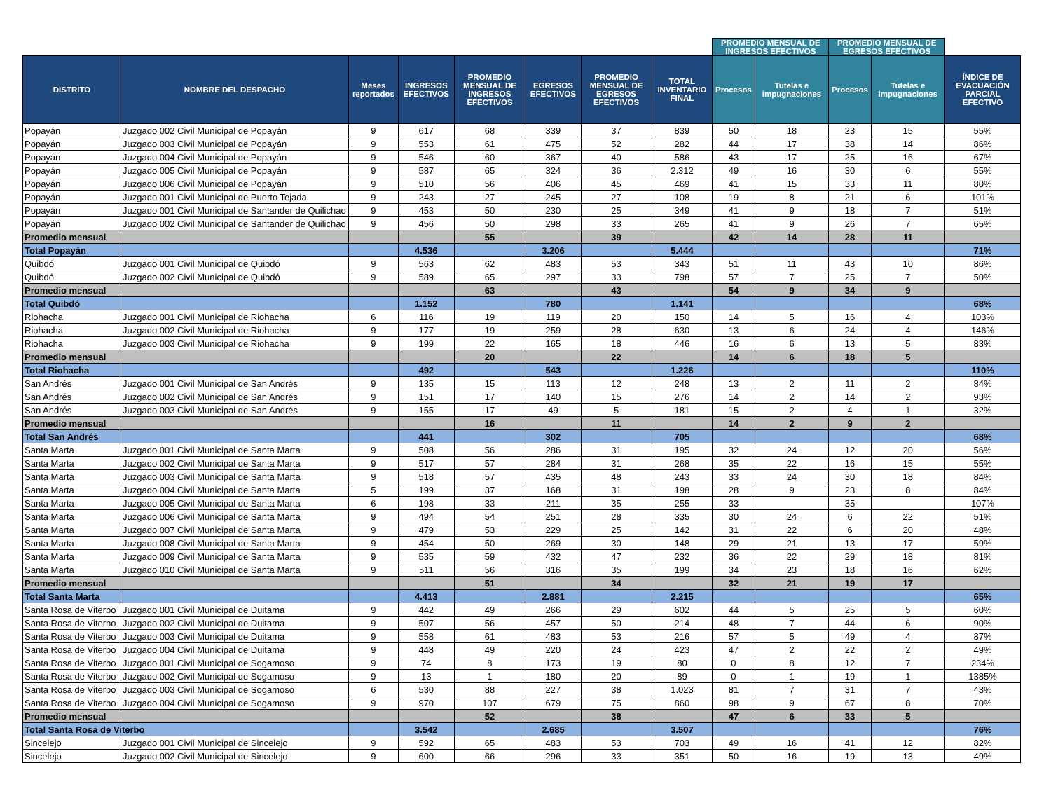| | | | | | | | | PROMEDIO MENSUAL DE INGRESOS EFECTIVOS | | PROMEDIO MENSUAL DE EGRESOS EFECTIVOS | | |
| --- | --- | --- | --- | --- | --- | --- | --- | --- | --- | --- | --- | --- |
| DISTRITO | NOMBRE DEL DESPACHO | Meses reportados | INGRESOS EFECTIVOS | PROMEDIO MENSUAL DE INGRESOS EFECTIVOS | EGRESOS EFECTIVOS | PROMEDIO MENSUAL DE EGRESOS EFECTIVOS | TOTAL INVENTARIO FINAL | Procesos | Tutelas e impugnaciones | Procesos | Tutelas e impugnaciones | ÍNDICE DE EVACUACIÓN PARCIAL EFECTIVO |
| Popayán | Juzgado 002 Civil Municipal de Popayán | 9 | 617 | 68 | 339 | 37 | 839 | 50 | 18 | 23 | 15 | 55% |
| Popayán | Juzgado 003 Civil Municipal de Popayán | 9 | 553 | 61 | 475 | 52 | 282 | 44 | 17 | 38 | 14 | 86% |
| Popayán | Juzgado 004 Civil Municipal de Popayán | 9 | 546 | 60 | 367 | 40 | 586 | 43 | 17 | 25 | 16 | 67% |
| Popayán | Juzgado 005 Civil Municipal de Popayán | 9 | 587 | 65 | 324 | 36 | 2.312 | 49 | 16 | 30 | 6 | 55% |
| Popayán | Juzgado 006 Civil Municipal de Popayán | 9 | 510 | 56 | 406 | 45 | 469 | 41 | 15 | 33 | 11 | 80% |
| Popayán | Juzgado 001 Civil Municipal de Puerto Tejada | 9 | 243 | 27 | 245 | 27 | 108 | 19 | 8 | 21 | 6 | 101% |
| Popayán | Juzgado 001 Civil Municipal de Santander de Quilichao | 9 | 453 | 50 | 230 | 25 | 349 | 41 | 9 | 18 | 7 | 51% |
| Popayán | Juzgado 002 Civil Municipal de Santander de Quilichao | 9 | 456 | 50 | 298 | 33 | 265 | 41 | 9 | 26 | 7 | 65% |
| Promedio mensual | | | | 55 | | 39 | | 42 | 14 | 28 | 11 | |
| Total Popayán | | | 4.536 | | 3.206 | | 5.444 | | | | | 71% |
| Quibdó | Juzgado 001 Civil Municipal de Quibdó | 9 | 563 | 62 | 483 | 53 | 343 | 51 | 11 | 43 | 10 | 86% |
| Quibdó | Juzgado 002 Civil Municipal de Quibdó | 9 | 589 | 65 | 297 | 33 | 798 | 57 | 7 | 25 | 7 | 50% |
| Promedio mensual | | | | 63 | | 43 | | 54 | 9 | 34 | 9 | |
| Total Quibdó | | | 1.152 | | 780 | | 1.141 | | | | | 68% |
| Riohacha | Juzgado 001 Civil Municipal de Riohacha | 6 | 116 | 19 | 119 | 20 | 150 | 14 | 5 | 16 | 4 | 103% |
| Riohacha | Juzgado 002 Civil Municipal de Riohacha | 9 | 177 | 19 | 259 | 28 | 630 | 13 | 6 | 24 | 4 | 146% |
| Riohacha | Juzgado 003 Civil Municipal de Riohacha | 9 | 199 | 22 | 165 | 18 | 446 | 16 | 6 | 13 | 5 | 83% |
| Promedio mensual | | | | 20 | | 22 | | 14 | 6 | 18 | 5 | |
| Total Riohacha | | | 492 | | 543 | | 1.226 | | | | | 110% |
| San Andrés | Juzgado 001 Civil Municipal de San Andrés | 9 | 135 | 15 | 113 | 12 | 248 | 13 | 2 | 11 | 2 | 84% |
| San Andrés | Juzgado 002 Civil Municipal de San Andrés | 9 | 151 | 17 | 140 | 15 | 276 | 14 | 2 | 14 | 2 | 93% |
| San Andrés | Juzgado 003 Civil Municipal de San Andrés | 9 | 155 | 17 | 49 | 5 | 181 | 15 | 2 | 4 | 1 | 32% |
| Promedio mensual | | | | 16 | | 11 | | 14 | 2 | 9 | 2 | |
| Total San Andrés | | | 441 | | 302 | | 705 | | | | | 68% |
| Santa Marta | Juzgado 001 Civil Municipal de Santa Marta | 9 | 508 | 56 | 286 | 31 | 195 | 32 | 24 | 12 | 20 | 56% |
| Santa Marta | Juzgado 002 Civil Municipal de Santa Marta | 9 | 517 | 57 | 284 | 31 | 268 | 35 | 22 | 16 | 15 | 55% |
| Santa Marta | Juzgado 003 Civil Municipal de Santa Marta | 9 | 518 | 57 | 435 | 48 | 243 | 33 | 24 | 30 | 18 | 84% |
| Santa Marta | Juzgado 004 Civil Municipal de Santa Marta | 5 | 199 | 37 | 168 | 31 | 198 | 28 | 9 | 23 | 8 | 84% |
| Santa Marta | Juzgado 005 Civil Municipal de Santa Marta | 6 | 198 | 33 | 211 | 35 | 255 | 33 | | 35 | | 107% |
| Santa Marta | Juzgado 006 Civil Municipal de Santa Marta | 9 | 494 | 54 | 251 | 28 | 335 | 30 | 24 | 6 | 22 | 51% |
| Santa Marta | Juzgado 007 Civil Municipal de Santa Marta | 9 | 479 | 53 | 229 | 25 | 142 | 31 | 22 | 6 | 20 | 48% |
| Santa Marta | Juzgado 008 Civil Municipal de Santa Marta | 9 | 454 | 50 | 269 | 30 | 148 | 29 | 21 | 13 | 17 | 59% |
| Santa Marta | Juzgado 009 Civil Municipal de Santa Marta | 9 | 535 | 59 | 432 | 47 | 232 | 36 | 22 | 29 | 18 | 81% |
| Santa Marta | Juzgado 010 Civil Municipal de Santa Marta | 9 | 511 | 56 | 316 | 35 | 199 | 34 | 23 | 18 | 16 | 62% |
| Promedio mensual | | | | 51 | | 34 | | 32 | 21 | 19 | 17 | |
| Total Santa Marta | | | 4.413 | | 2.881 | | 2.215 | | | | | 65% |
| Santa Rosa de Viterbo | Juzgado 001 Civil Municipal de Duitama | 9 | 442 | 49 | 266 | 29 | 602 | 44 | 5 | 25 | 5 | 60% |
| Santa Rosa de Viterbo | Juzgado 002 Civil Municipal de Duitama | 9 | 507 | 56 | 457 | 50 | 214 | 48 | 7 | 44 | 6 | 90% |
| Santa Rosa de Viterbo | Juzgado 003 Civil Municipal de Duitama | 9 | 558 | 61 | 483 | 53 | 216 | 57 | 5 | 49 | 4 | 87% |
| Santa Rosa de Viterbo | Juzgado 004 Civil Municipal de Duitama | 9 | 448 | 49 | 220 | 24 | 423 | 47 | 2 | 22 | 2 | 49% |
| Santa Rosa de Viterbo | Juzgado 001 Civil Municipal de Sogamoso | 9 | 74 | 8 | 173 | 19 | 80 | 0 | 8 | 12 | 7 | 234% |
| Santa Rosa de Viterbo | Juzgado 002 Civil Municipal de Sogamoso | 9 | 13 | 1 | 180 | 20 | 89 | 0 | 1 | 19 | 1 | 1385% |
| Santa Rosa de Viterbo | Juzgado 003 Civil Municipal de Sogamoso | 6 | 530 | 88 | 227 | 38 | 1.023 | 81 | 7 | 31 | 7 | 43% |
| Santa Rosa de Viterbo | Juzgado 004 Civil Municipal de Sogamoso | 9 | 970 | 107 | 679 | 75 | 860 | 98 | 9 | 67 | 8 | 70% |
| Promedio mensual | | | | 52 | | 38 | | 47 | 6 | 33 | 5 | |
| Total Santa Rosa de Viterbo | | | 3.542 | | 2.685 | | 3.507 | | | | | 76% |
| Sincelejo | Juzgado 001 Civil Municipal de Sincelejo | 9 | 592 | 65 | 483 | 53 | 703 | 49 | 16 | 41 | 12 | 82% |
| Sincelejo | Juzgado 002 Civil Municipal de Sincelejo | 9 | 600 | 66 | 296 | 33 | 351 | 50 | 16 | 19 | 13 | 49% |